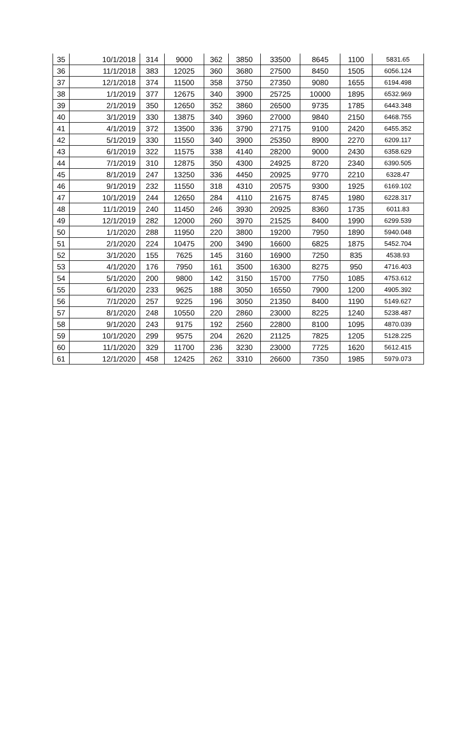| 35 | 10/1/2018 | 314 | 9000 | 362 | 3850 | 33500 | 8645 | 1100 | 5831.65 |
| 36 | 11/1/2018 | 383 | 12025 | 360 | 3680 | 27500 | 8450 | 1505 | 6056.124 |
| 37 | 12/1/2018 | 374 | 11500 | 358 | 3750 | 27350 | 9080 | 1655 | 6194.498 |
| 38 | 1/1/2019 | 377 | 12675 | 340 | 3900 | 25725 | 10000 | 1895 | 6532.969 |
| 39 | 2/1/2019 | 350 | 12650 | 352 | 3860 | 26500 | 9735 | 1785 | 6443.348 |
| 40 | 3/1/2019 | 330 | 13875 | 340 | 3960 | 27000 | 9840 | 2150 | 6468.755 |
| 41 | 4/1/2019 | 372 | 13500 | 336 | 3790 | 27175 | 9100 | 2420 | 6455.352 |
| 42 | 5/1/2019 | 330 | 11550 | 340 | 3900 | 25350 | 8900 | 2270 | 6209.117 |
| 43 | 6/1/2019 | 322 | 11575 | 338 | 4140 | 28200 | 9000 | 2430 | 6358.629 |
| 44 | 7/1/2019 | 310 | 12875 | 350 | 4300 | 24925 | 8720 | 2340 | 6390.505 |
| 45 | 8/1/2019 | 247 | 13250 | 336 | 4450 | 20925 | 9770 | 2210 | 6328.47 |
| 46 | 9/1/2019 | 232 | 11550 | 318 | 4310 | 20575 | 9300 | 1925 | 6169.102 |
| 47 | 10/1/2019 | 244 | 12650 | 284 | 4110 | 21675 | 8745 | 1980 | 6228.317 |
| 48 | 11/1/2019 | 240 | 11450 | 246 | 3930 | 20925 | 8360 | 1735 | 6011.83 |
| 49 | 12/1/2019 | 282 | 12000 | 260 | 3970 | 21525 | 8400 | 1990 | 6299.539 |
| 50 | 1/1/2020 | 288 | 11950 | 220 | 3800 | 19200 | 7950 | 1890 | 5940.048 |
| 51 | 2/1/2020 | 224 | 10475 | 200 | 3490 | 16600 | 6825 | 1875 | 5452.704 |
| 52 | 3/1/2020 | 155 | 7625 | 145 | 3160 | 16900 | 7250 | 835 | 4538.93 |
| 53 | 4/1/2020 | 176 | 7950 | 161 | 3500 | 16300 | 8275 | 950 | 4716.403 |
| 54 | 5/1/2020 | 200 | 9800 | 142 | 3150 | 15700 | 7750 | 1085 | 4753.612 |
| 55 | 6/1/2020 | 233 | 9625 | 188 | 3050 | 16550 | 7900 | 1200 | 4905.392 |
| 56 | 7/1/2020 | 257 | 9225 | 196 | 3050 | 21350 | 8400 | 1190 | 5149.627 |
| 57 | 8/1/2020 | 248 | 10550 | 220 | 2860 | 23000 | 8225 | 1240 | 5238.487 |
| 58 | 9/1/2020 | 243 | 9175 | 192 | 2560 | 22800 | 8100 | 1095 | 4870.039 |
| 59 | 10/1/2020 | 299 | 9575 | 204 | 2620 | 21125 | 7825 | 1205 | 5128.225 |
| 60 | 11/1/2020 | 329 | 11700 | 236 | 3230 | 23000 | 7725 | 1620 | 5612.415 |
| 61 | 12/1/2020 | 458 | 12425 | 262 | 3310 | 26600 | 7350 | 1985 | 5979.073 |